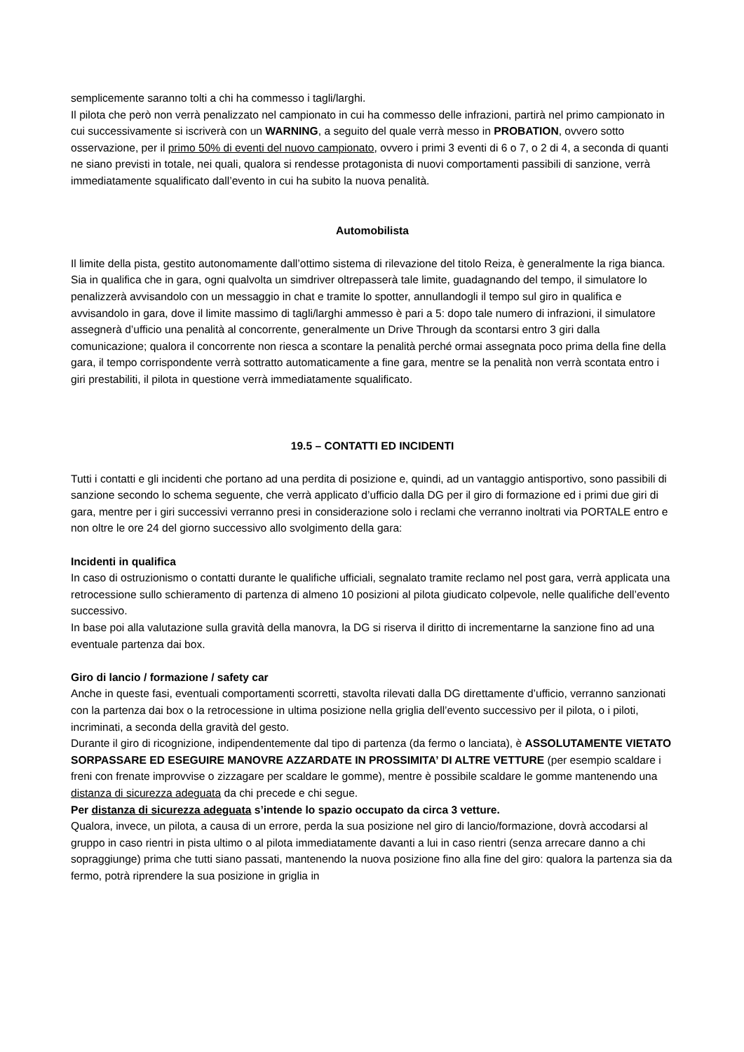semplicemente saranno tolti a chi ha commesso i tagli/larghi.
Il pilota che però non verrà penalizzato nel campionato in cui ha commesso delle infrazioni, partirà nel primo campionato in cui successivamente si iscriverà con un WARNING, a seguito del quale verrà messo in PROBATION, ovvero sotto osservazione, per il primo 50% di eventi del nuovo campionato, ovvero i primi 3 eventi di 6 o 7, o 2 di 4, a seconda di quanti ne siano previsti in totale, nei quali, qualora si rendesse protagonista di nuovi comportamenti passibili di sanzione, verrà immediatamente squalificato dall’evento in cui ha subito la nuova penalità.
Automobilista
Il limite della pista, gestito autonomamente dall’ottimo sistema di rilevazione del titolo Reiza, è generalmente la riga bianca.
Sia in qualifica che in gara, ogni qualvolta un simdriver oltrepasserà tale limite, guadagnando del tempo, il simulatore lo penalizzerà avvisandolo con un messaggio in chat e tramite lo spotter, annullandogli il tempo sul giro in qualifica e avvisandolo in gara, dove il limite massimo di tagli/larghi ammesso è pari a 5: dopo tale numero di infrazioni, il simulatore assegnerà d’ufficio una penalità al concorrente, generalmente un Drive Through da scontarsi entro 3 giri dalla comunicazione; qualora il concorrente non riesca a scontare la penalità perché ormai assegnata poco prima della fine della gara, il tempo corrispondente verrà sottratto automaticamente a fine gara, mentre se la penalità non verrà scontata entro i giri prestabiliti, il pilota in questione verrà immediatamente squalificato.
19.5 – CONTATTI ED INCIDENTI
Tutti i contatti e gli incidenti che portano ad una perdita di posizione e, quindi, ad un vantaggio antisportivo, sono passibili di sanzione secondo lo schema seguente, che verrà applicato d’ufficio dalla DG per il giro di formazione ed i primi due giri di gara, mentre per i giri successivi verranno presi in considerazione solo i reclami che verranno inoltrati via PORTALE entro e non oltre le ore 24 del giorno successivo allo svolgimento della gara:
Incidenti in qualifica
In caso di ostruzionismo o contatti durante le qualifiche ufficiali, segnalato tramite reclamo nel post gara, verrà applicata una retrocessione sullo schieramento di partenza di almeno 10 posizioni al pilota giudicato colpevole, nelle qualifiche dell’evento successivo.
In base poi alla valutazione sulla gravità della manovra, la DG si riserva il diritto di incrementarne la sanzione fino ad una eventuale partenza dai box.
Giro di lancio / formazione / safety car
Anche in queste fasi, eventuali comportamenti scorretti, stavolta rilevati dalla DG direttamente d’ufficio, verranno sanzionati con la partenza dai box o la retrocessione in ultima posizione nella griglia dell’evento successivo per il pilota, o i piloti, incriminati, a seconda della gravità del gesto.
Durante il giro di ricognizione, indipendentemente dal tipo di partenza (da fermo o lanciata), è ASSOLUTAMENTE VIETATO SORPASSARE ED ESEGUIRE MANOVRE AZZARDATE IN PROSSIMITA’ DI ALTRE VETTURE (per esempio scaldare i freni con frenate improvvise o zizzagare per scaldare le gomme), mentre è possibile scaldare le gomme mantenendo una distanza di sicurezza adeguata da chi precede e chi segue.
Per distanza di sicurezza adeguata s’intende lo spazio occupato da circa 3 vetture.
Qualora, invece, un pilota, a causa di un errore, perda la sua posizione nel giro di lancio/formazione, dovrà accodarsi al gruppo in caso rientri in pista ultimo o al pilota immediatamente davanti a lui in caso rientri (senza arrecare danno a chi sopraggiunge) prima che tutti siano passati, mantenendo la nuova posizione fino alla fine del giro: qualora la partenza sia da fermo, potrà riprendere la sua posizione in griglia in